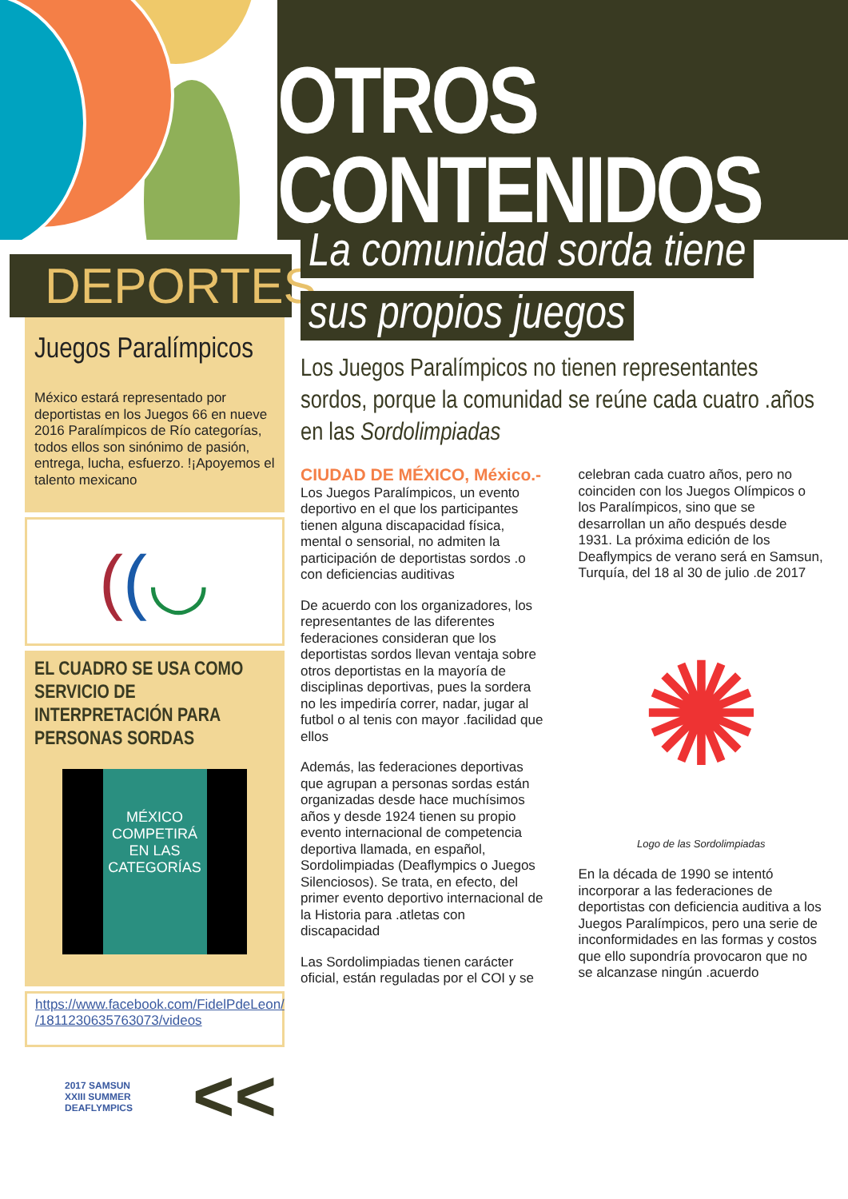OTROS
CONTENIDOS
DEPORTES
Juegos Paralímpicos
México estará representado por deportistas en los Juegos 66 en nueve 2016 Paralímpicos de Río categorías, todos ellos son sinónimo de pasión, entrega, lucha, esfuerzo. !¡Apoyemos el talento mexicano
((◡
EL CUADRO SE USA COMO SERVICIO DE INTERPRETACIÓN PARA PERSONAS SORDAS
MÉXICO COMPETIRÁ EN LAS CATEGORÍAS
https://www.facebook.com/FidelPdeLeon/ /1811230635763073/videos
2017 SAMSUN
XXIII SUMMER
DEAFLYMPICS
<<
La comunidad sorda tiene
sus propios juegos
Los Juegos Paralímpicos no tienen representantes sordos, porque la comunidad se reúne cada cuatro .años en las Sordolimpiadas
CIUDAD DE MÉXICO, México.-
Los Juegos Paralímpicos, un evento deportivo en el que los participantes tienen alguna discapacidad física, mental o sensorial, no admiten la participación de deportistas sordos .o con deficiencias auditivas
De acuerdo con los organizadores, los representantes de las diferentes federaciones consideran que los deportistas sordos llevan ventaja sobre otros deportistas en la mayoría de disciplinas deportivas, pues la sordera no les impediría correr, nadar, jugar al futbol o al tenis con mayor .facilidad que ellos
Además, las federaciones deportivas que agrupan a personas sordas están organizadas desde hace muchísimos años y desde 1924 tienen su propio evento internacional de competencia deportiva llamada, en español, Sordolimpiadas (Deaflympics o Juegos Silenciosos). Se trata, en efecto, del primer evento deportivo internacional de la Historia para .atletas con discapacidad
Las Sordolimpiadas tienen carácter oficial, están reguladas por el COI y se celebran cada cuatro años, pero no coinciden con los Juegos Olímpicos o los Paralímpicos, sino que se desarrollan un año después desde 1931. La próxima edición de los Deaflympics de verano será en Samsun, Turquía, del 18 al 30 de julio .de 2017
✺
Logo de las Sordolimpiadas
En la década de 1990 se intentó incorporar a las federaciones de deportistas con deficiencia auditiva a los Juegos Paralímpicos, pero una serie de inconformidades en las formas y costos que ello supondría provocaron que no se alcanzase ningún .acuerdo